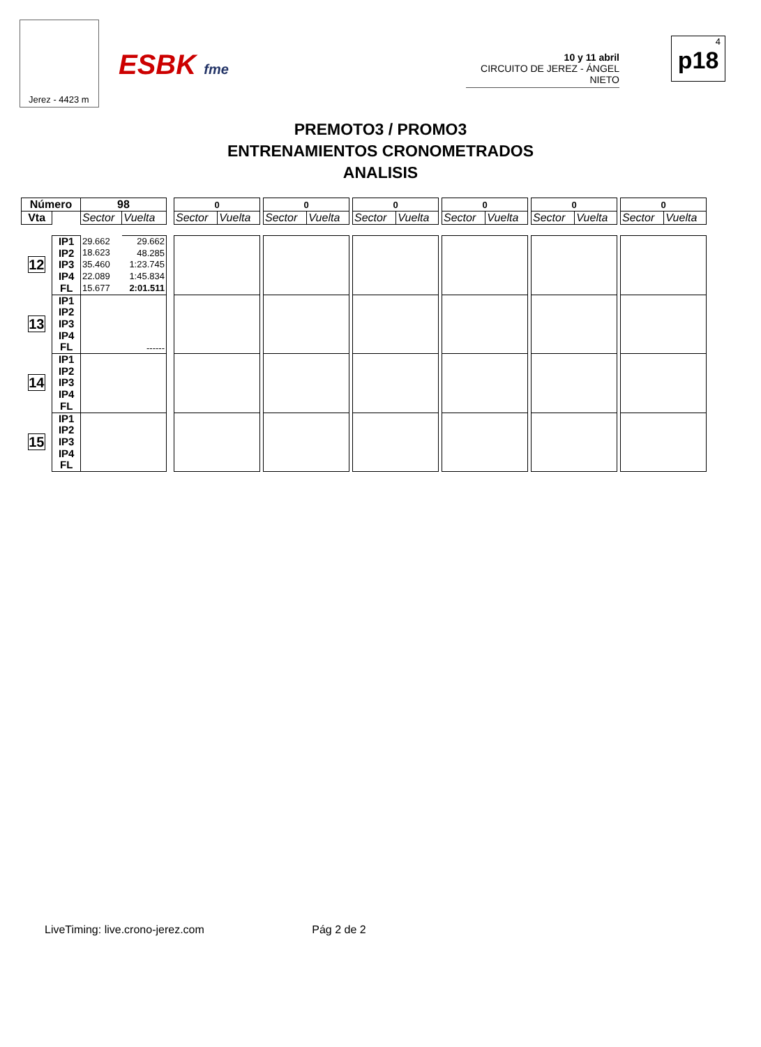Jerez - 4423 m
ESBK fme
10 y 11 abril
CIRCUITO DE JEREZ - ÁNGEL NIETO
4
p18
PREMOTO3 / PROMO3
ENTRENAMIENTOS CRONOMETRADOS
ANALISIS
| Número | | 98 | | | 0 | | | 0 | | | 0 | | | 0 | | | 0 | | | 0 | |
| Vta | | Sector | Vuelta | | Sector | Vuelta | | Sector | Vuelta | | Sector | Vuelta | | Sector | Vuelta | | Sector | Vuelta | | Sector | Vuelta |
| 12 | IP1 IP2 IP3 IP4 FL | 29.662 18.623 35.460 22.089 15.677 | 29.662 48.285 1:23.745 1:45.834 2:01.511 | | | | | | | | | | | | | | | | | | |
| 13 | IP1 IP2 IP3 IP4 FL | ------ | | | | | | | | | | | | | | | | | | | |
| 14 | IP1 IP2 IP3 IP4 FL | | | | | | | | | | | | | | | | | | | | |
| 15 | IP1 IP2 IP3 IP4 FL | | | | | | | | | | | | | | | | | | | | |
LiveTiming: live.crono-jerez.com Pág 2 de 2